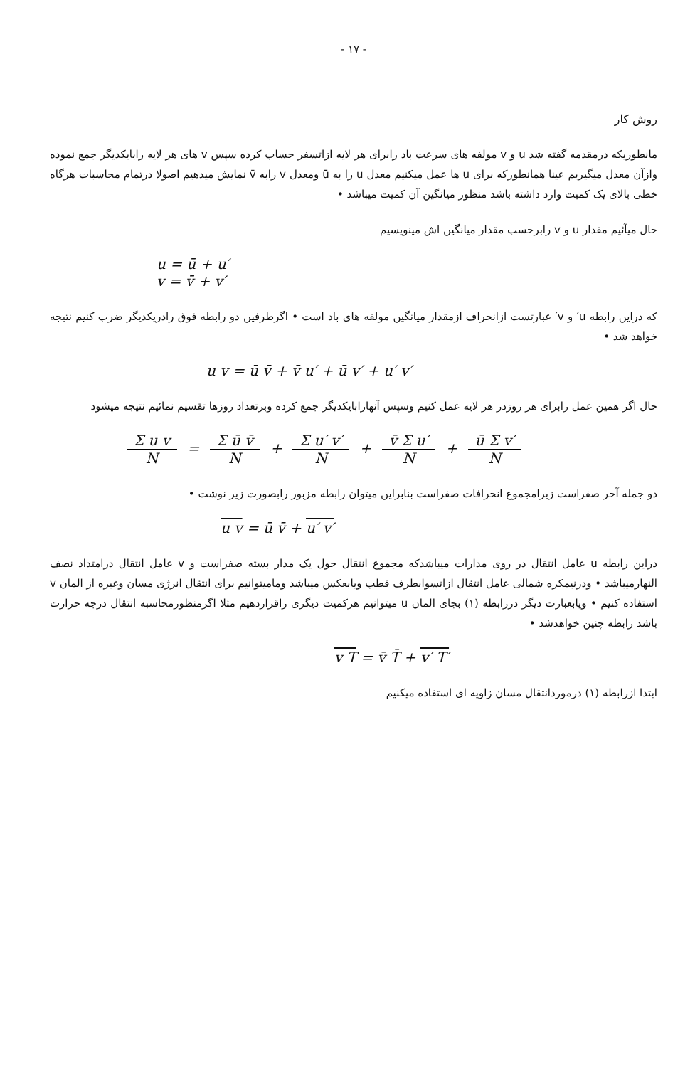- ۱۷ -
روش کار
مانطوریکه درمقدمه گفته شد u و v مولفه های سرعت باد رابرای هر لایه ازاتسفر حساب کرده سپس v های هر لایه رابایکدیگر جمع نموده وازآن معدل میگیریم عینا همانطورکه برای u ها عمل میکنیم معدل u را به ū ومعدل v رابه v̄ نمایش میدهیم اصولا درتمام محاسبات هرگاه خطی بالای یک کمیت وارد داشته باشد منظور میانگین آن کمیت میباشد •
حال میآئیم مقدار u و v رابرحسب مقدار میانگین اش مینویسیم
u = ū + u′
v = v̄ + v′
که دراین رابطه u′ و v′ عبارتست ازانحراف ازمقدار میانگین مولفه های باد است • اگرطرفین دو رابطه فوق رادریکدیگر ضرب کنیم نتیجه خواهد شد •
u v = ū v̄ + v̄ u′ + ū v′ + u′ v′
حال اگر همین عمل رابرای هر روزدر هر لایه عمل کنیم وسپس آنهارابایکدیگر جمع کرده وبرتعداد روزها تقسیم نمائیم نتیجه میشود
Σ u v N
=
Σ ū v̄ N
+
Σ u′ v′ N
+
v̄ Σ u′ N
+
ū Σ v′ N
دو جمله آخر صفراست زیرامجموع انحرافات صفراست بنابراین میتوان رابطه مزبور رابصورت زیر نوشت •
u v = ū v̄ + u′ v′
دراین رابطه u عامل انتقال در روی مدارات میباشدکه مجموع انتقال حول یک مدار بسته صفراست و v عامل انتقال درامتداد نصف النهارمیباشد • ودرنیمکره شمالی عامل انتقال ازاتسوابطرف قطب ویابعکس میباشد ومامیتوانیم برای انتقال انرژی مسان وغیره از المان v استفاده کنیم • ویابعبارت دیگر دررابطه (۱) بجای المان u میتوانیم هرکمیت دیگری راقراردهیم مثلا اگرمنظورمحاسبه انتقال درجه حرارت باشد رابطه چنین خواهدشد •
v T = v̄ T̄ + v′ T′
ابتدا ازرابطه (۱) درموردانتقال مسان زاویه ای استفاده میکنیم